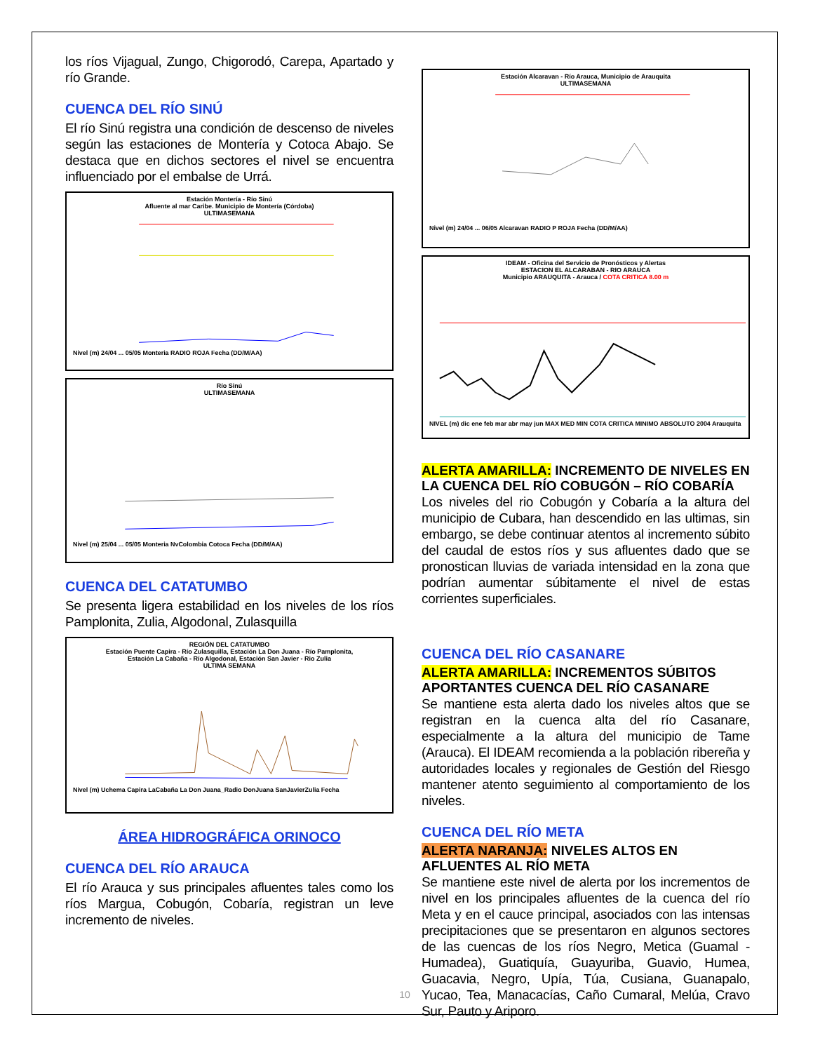los ríos Vijagual, Zungo, Chigorodó, Carepa, Apartado y río Grande.
CUENCA DEL RÍO SINÚ
El río Sinú registra una condición de descenso de niveles según las estaciones de Montería y Cotoca Abajo. Se destaca que en dichos sectores el nivel se encuentra influenciado por el embalse de Urrá.
Estación Montería - Río Sinú
Afluente al mar Caribe. Municipio de Montería (Córdoba)
ULTIMASEMANA
Nivel (m) 24/04 ... 05/05 Monteria RADIO ROJA Fecha (DD/M/AA)
Río Sinú
ULTIMASEMANA
Nivel (m) 25/04 ... 05/05 Monteria NvColombia Cotoca Fecha (DD/M/AA)
CUENCA DEL CATATUMBO
Se presenta ligera estabilidad en los niveles de los ríos Pamplonita, Zulia, Algodonal, Zulasquilla
REGIÓN DEL CATATUMBO
Estación Puente Capira - Río Zulasquilla, Estación La Don Juana - Río Pamplonita,
Estación La Cabaña - Río Algodonal, Estación San Javier - Rio Zulia
ULTIMA SEMANA
Nivel (m) Uchema Capira LaCabaña La Don Juana_Radio DonJuana SanJavierZulia Fecha
ÁREA HIDROGRÁFICA ORINOCO
CUENCA DEL RÍO ARAUCA
El río Arauca y sus principales afluentes tales como los ríos Margua, Cobugón, Cobaría, registran un leve incremento de niveles.
Estación Alcaravan - Río Arauca, Municipio de Arauquita
ULTIMASEMANA
Nivel (m) 24/04 ... 06/05 Alcaravan RADIO P ROJA Fecha (DD/M/AA)
IDEAM - Oficina del Servicio de Pronósticos y Alertas
ESTACION EL ALCARABAN - RIO ARAUCA
Municipio ARAUQUITA - Arauca / COTA CRITICA 8.00 m
NIVEL (m) dic ene feb mar abr may jun MAX MED MIN COTA CRITICA MINIMO ABSOLUTO 2004 Arauquita
ALERTA AMARILLA: INCREMENTO DE NIVELES EN LA CUENCA DEL RÍO COBUGÓN – RÍO COBARÍA
Los niveles del rio Cobugón y Cobaría a la altura del municipio de Cubara, han descendido en las ultimas, sin embargo, se debe continuar atentos al incremento súbito del caudal de estos ríos y sus afluentes dado que se pronostican lluvias de variada intensidad en la zona que podrían aumentar súbitamente el nivel de estas corrientes superficiales.
CUENCA DEL RÍO CASANARE
ALERTA AMARILLA: INCREMENTOS SÚBITOS APORTANTES CUENCA DEL RÍO CASANARE
Se mantiene esta alerta dado los niveles altos que se registran en la cuenca alta del río Casanare, especialmente a la altura del municipio de Tame (Arauca). El IDEAM recomienda a la población ribereña y autoridades locales y regionales de Gestión del Riesgo mantener atento seguimiento al comportamiento de los niveles.
CUENCA DEL RÍO META
ALERTA NARANJA: NIVELES ALTOS EN AFLUENTES AL RÍO META
Se mantiene este nivel de alerta por los incrementos de nivel en los principales afluentes de la cuenca del río Meta y en el cauce principal, asociados con las intensas precipitaciones que se presentaron en algunos sectores de las cuencas de los ríos Negro, Metica (Guamal - Humadea), Guatiquía, Guayuriba, Guavio, Humea, Guacavia, Negro, Upía, Túa, Cusiana, Guanapalo, Yucao, Tea, Manacacías, Caño Cumaral, Melúa, Cravo Sur, Pauto y Ariporo.
10